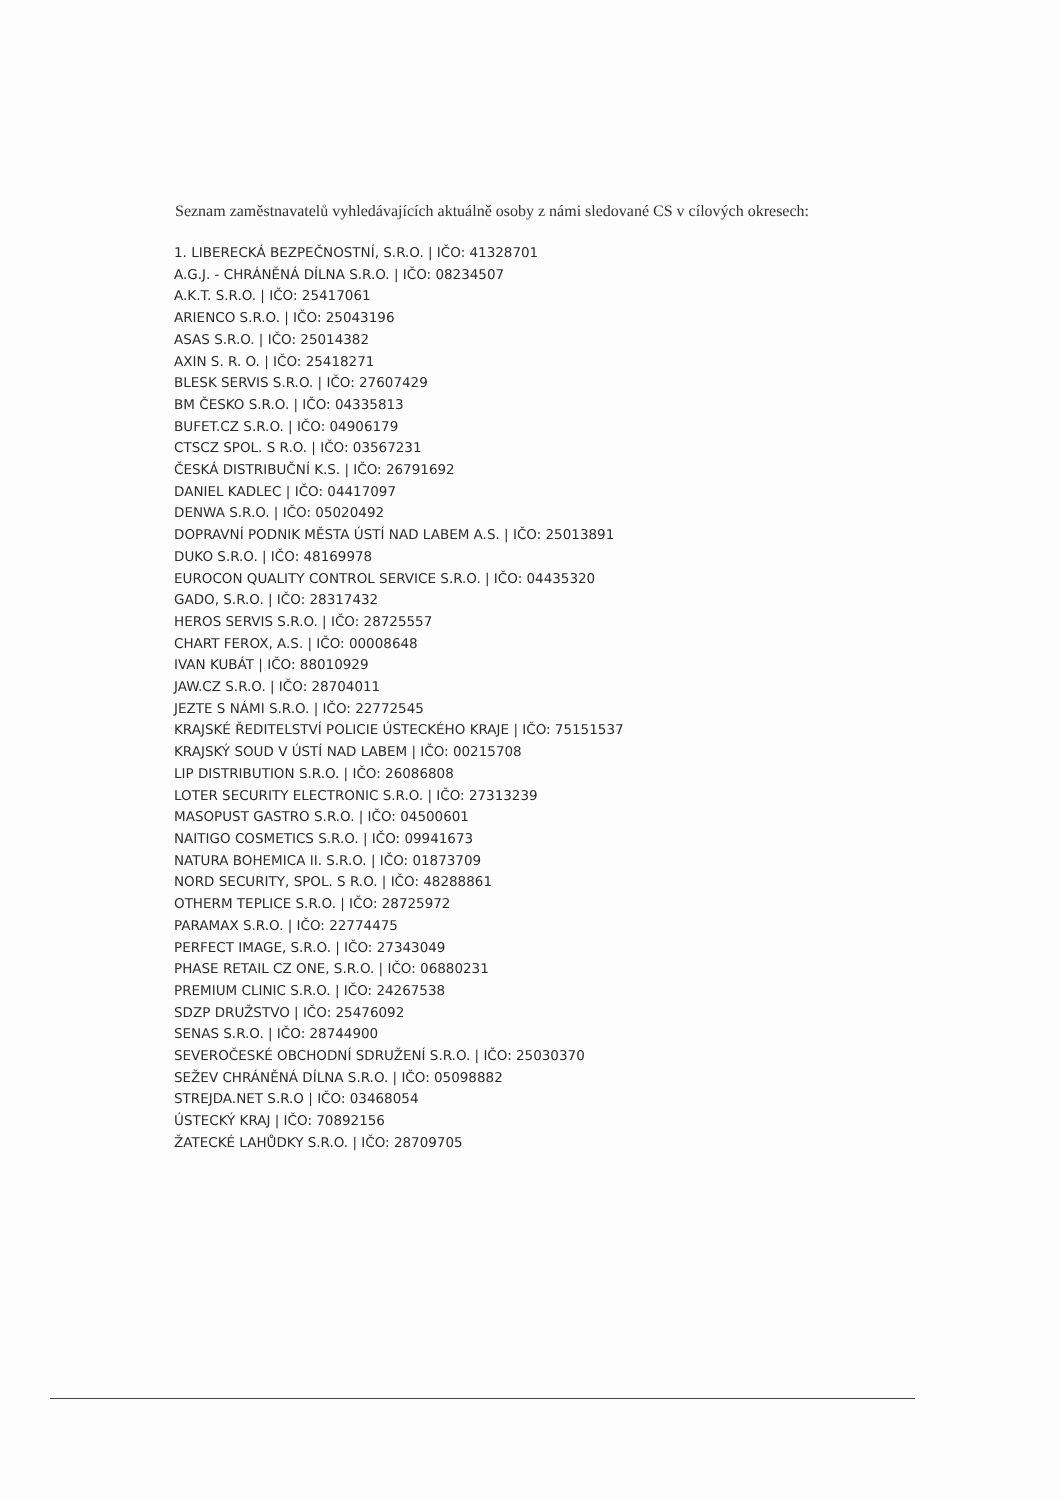Seznam zaměstnavatelů vyhledávajících aktuálně osoby z námi sledované CS v cílových okresech:
1. LIBERECKÁ BEZPEČNOSTNÍ, S.R.O. | IČO: 41328701
A.G.J. - CHRÁNĚNÁ DÍLNA S.R.O. | IČO: 08234507
A.K.T. S.R.O. | IČO: 25417061
ARIENCO S.R.O. | IČO: 25043196
ASAS S.R.O. | IČO: 25014382
AXIN S. R. O. | IČO: 25418271
BLESK SERVIS S.R.O. | IČO: 27607429
BM ČESKO S.R.O. | IČO: 04335813
BUFET.CZ S.R.O. | IČO: 04906179
CTSCZ SPOL. S R.O. | IČO: 03567231
ČESKÁ DISTRIBUČNÍ K.S. | IČO: 26791692
DANIEL KADLEC | IČO: 04417097
DENWA S.R.O. | IČO: 05020492
DOPRAVNÍ PODNIK MĚSTA ÚSTÍ NAD LABEM A.S. | IČO: 25013891
DUKO S.R.O. | IČO: 48169978
EUROCON QUALITY CONTROL SERVICE S.R.O. | IČO: 04435320
GADO, S.R.O. | IČO: 28317432
HEROS SERVIS S.R.O. | IČO: 28725557
CHART FEROX, A.S. | IČO: 00008648
IVAN KUBÁT | IČO: 88010929
JAW.CZ S.R.O. | IČO: 28704011
JEZTE S NÁMI S.R.O. | IČO: 22772545
KRAJSKÉ ŘEDITELSTVÍ POLICIE ÚSTECKÉHO KRAJE | IČO: 75151537
KRAJSKÝ SOUD V ÚSTÍ NAD LABEM | IČO: 00215708
LIP DISTRIBUTION S.R.O. | IČO: 26086808
LOTER SECURITY ELECTRONIC S.R.O. | IČO: 27313239
MASOPUST GASTRO S.R.O. | IČO: 04500601
NAITIGO COSMETICS S.R.O. | IČO: 09941673
NATURA BOHEMICA II. S.R.O. | IČO: 01873709
NORD SECURITY, SPOL. S R.O. | IČO: 48288861
OTHERM TEPLICE S.R.O. | IČO: 28725972
PARAMAX S.R.O. | IČO: 22774475
PERFECT IMAGE, S.R.O. | IČO: 27343049
PHASE RETAIL CZ ONE, S.R.O. | IČO: 06880231
PREMIUM CLINIC S.R.O. | IČO: 24267538
SDZP DRUŽSTVO | IČO: 25476092
SENAS S.R.O. | IČO: 28744900
SEVEROČESKÉ OBCHODNÍ SDRUŽENÍ S.R.O. | IČO: 25030370
SEŽEV CHRÁNĚNÁ DÍLNA S.R.O. | IČO: 05098882
STREJDA.NET S.R.O | IČO: 03468054
ÚSTECKÝ KRAJ | IČO: 70892156
ŽATECKÉ LAHŮDKY S.R.O. | IČO: 28709705